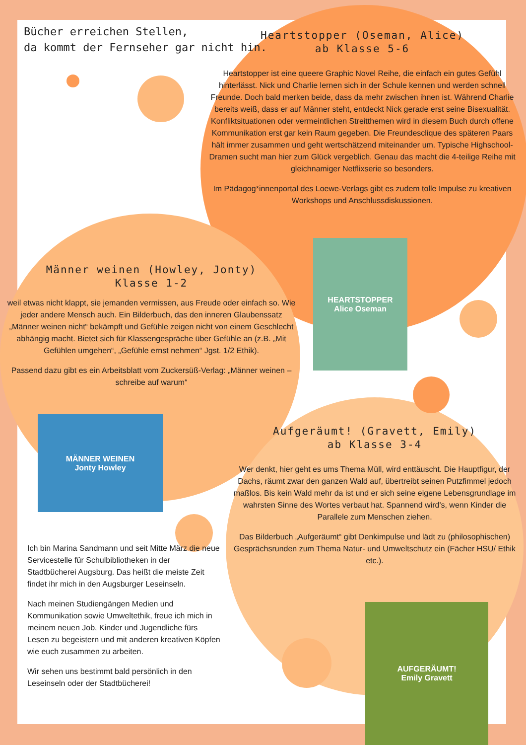Bücher erreichen Stellen,
da kommt der Fernseher gar nicht hin.
Heartstopper (Oseman, Alice)
ab Klasse 5-6
Heartstopper ist eine queere Graphic Novel Reihe, die einfach ein gutes Gefühl hinterlässt. Nick und Charlie lernen sich in der Schule kennen und werden schnell Freunde. Doch bald merken beide, dass da mehr zwischen ihnen ist. Während Charlie bereits weiß, dass er auf Männer steht, entdeckt Nick gerade erst seine Bisexualität. Konfliktsituationen oder vermeintlichen Streitthemen wird in diesem Buch durch offene Kommunikation erst gar kein Raum gegeben. Die Freundesclique des späteren Paars hält immer zusammen und geht wertschätzend miteinander um. Typische Highschool-Dramen sucht man hier zum Glück vergeblich. Genau das macht die 4-teilige Reihe mit gleichnamiger Netflixserie so besonders.
Im Pädagog*innenportal des Loewe-Verlags gibt es zudem tolle Impulse zu kreativen Workshops und Anschlussdiskussionen.
HEARTSTOPPER
Alice Oseman
Männer weinen (Howley, Jonty)
Klasse 1-2
weil etwas nicht klappt, sie jemanden vermissen, aus Freude oder einfach so. Wie jeder andere Mensch auch. Ein Bilderbuch, das den inneren Glaubenssatz „Männer weinen nicht“ bekämpft und Gefühle zeigen nicht von einem Geschlecht abhängig macht. Bietet sich für Klassengespräche über Gefühle an (z.B. „Mit Gefühlen umgehen“, „Gefühle ernst nehmen“ Jgst. 1/2 Ethik).
Passend dazu gibt es ein Arbeitsblatt vom Zuckersüß-Verlag: „Männer weinen – schreibe auf warum“
MÄNNER WEINEN
Jonty Howley
Aufgeräumt! (Gravett, Emily)
ab Klasse 3-4
Wer denkt, hier geht es ums Thema Müll, wird enttäuscht. Die Hauptfigur, der Dachs, räumt zwar den ganzen Wald auf, übertreibt seinen Putzfimmel jedoch maßlos. Bis kein Wald mehr da ist und er sich seine eigene Lebensgrundlage im wahrsten Sinne des Wortes verbaut hat. Spannend wird's, wenn Kinder die Parallele zum Menschen ziehen.
Das Bilderbuch „Aufgeräumt“ gibt Denkimpulse und lädt zu (philosophischen) Gesprächsrunden zum Thema Natur- und Umweltschutz ein (Fächer HSU/ Ethik etc.).
AUFGERÄUMT!
Emily Gravett
Ich bin Marina Sandmann und seit Mitte März die neue Servicestelle für Schulbibliotheken in der Stadtbücherei Augsburg. Das heißt die meiste Zeit findet ihr mich in den Augsburger Leseinseln.
Nach meinen Studiengängen Medien und Kommunikation sowie Umweltethik, freue ich mich in meinem neuen Job, Kinder und Jugendliche fürs Lesen zu begeistern und mit anderen kreativen Köpfen wie euch zusammen zu arbeiten.
Wir sehen uns bestimmt bald persönlich in den Leseinseln oder der Stadtbücherei!